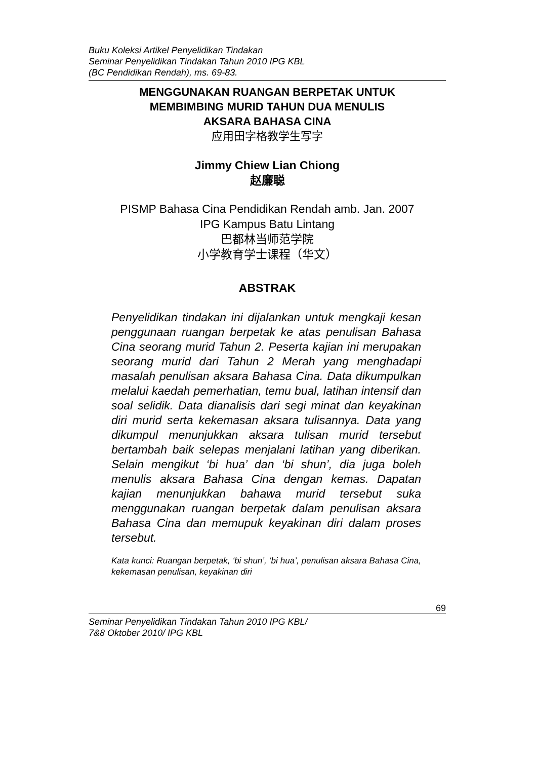Buku Koleksi Artikel Penyelidikan Tindakan
Seminar Penyelidikan Tindakan Tahun 2010 IPG KBL
(BC Pendidikan Rendah), ms. 69-83.
MENGGUNAKAN RUANGAN BERPETAK UNTUK
MEMBIMBING MURID TAHUN DUA MENULIS
AKSARA BAHASA CINA
应用田字格教学生写字
Jimmy Chiew Lian Chiong
赵廉聪
PISMP Bahasa Cina Pendidikan Rendah amb. Jan. 2007
IPG Kampus Batu Lintang
巴都林当师范学院
小学教育学士课程（华文）
ABSTRAK
Penyelidikan tindakan ini dijalankan untuk mengkaji kesan penggunaan ruangan berpetak ke atas penulisan Bahasa Cina seorang murid Tahun 2. Peserta kajian ini merupakan seorang murid dari Tahun 2 Merah yang menghadapi masalah penulisan aksara Bahasa Cina. Data dikumpulkan melalui kaedah pemerhatian, temu bual, latihan intensif dan soal selidik. Data dianalisis dari segi minat dan keyakinan diri murid serta kekemasan aksara tulisannya. Data yang dikumpul menunjukkan aksara tulisan murid tersebut bertambah baik selepas menjalani latihan yang diberikan. Selain mengikut ‘bi hua’ dan ‘bi shun’, dia juga boleh menulis aksara Bahasa Cina dengan kemas. Dapatan kajian menunjukkan bahawa murid tersebut suka menggunakan ruangan berpetak dalam penulisan aksara Bahasa Cina dan memupuk keyakinan diri dalam proses tersebut.
Kata kunci: Ruangan berpetak, ‘bi shun’, ‘bi hua’, penulisan aksara Bahasa Cina, kekemasan penulisan, keyakinan diri
69
Seminar Penyelidikan Tindakan Tahun 2010 IPG KBL/
7&8 Oktober 2010/ IPG KBL